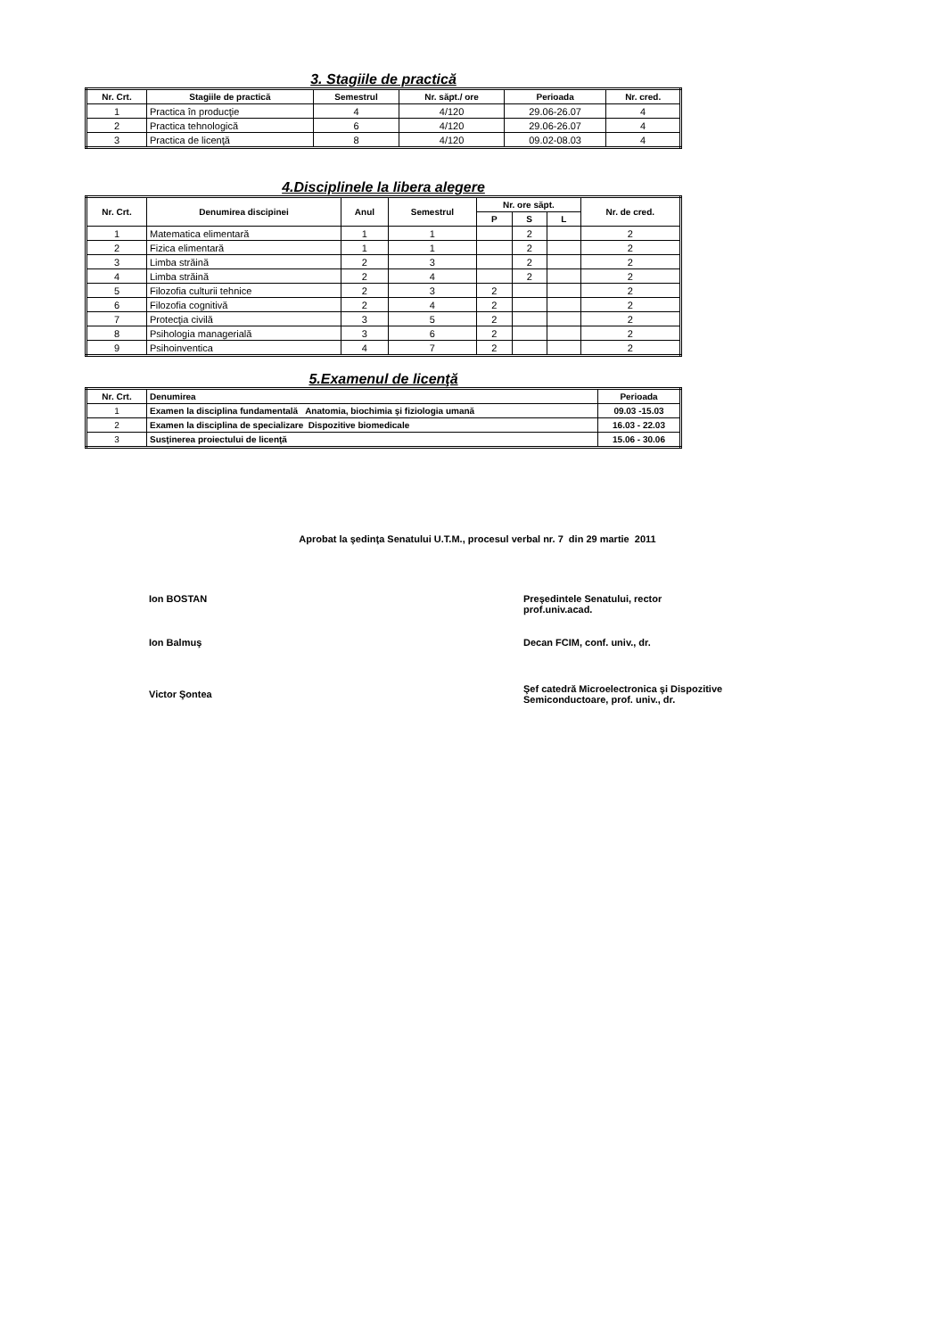3. Stagiile de practică
| Nr. Crt. | Stagiile de practică | Semestrul | Nr. săpt./ ore | Perioada | Nr. cred. |
| --- | --- | --- | --- | --- | --- |
| 1 | Practica în producţie | 4 | 4/120 | 29.06-26.07 | 4 |
| 2 | Practica tehnologică | 6 | 4/120 | 29.06-26.07 | 4 |
| 3 | Practica de licenţă | 8 | 4/120 | 09.02-08.03 | 4 |
4.Disciplinele la libera alegere
| Nr. Crt. | Denumirea discipinei | Anul | Semestrul | Nr. ore săpt. | | | Nr. de cred. |
| --- | --- | --- | --- | --- | --- | --- | --- |
| | | | | P | S | L | |
| 1 | Matematica elimentară | 1 | 1 | | 2 | | 2 |
| 2 | Fizica elimentară | 1 | 1 | | 2 | | 2 |
| 3 | Limba străină | 2 | 3 | | 2 | | 2 |
| 4 | Limba străină | 2 | 4 | | 2 | | 2 |
| 5 | Filozofia culturii tehnice | 2 | 3 | 2 | | | 2 |
| 6 | Filozofia cognitivă | 2 | 4 | 2 | | | 2 |
| 7 | Protecţia civilă | 3 | 5 | 2 | | | 2 |
| 8 | Psihologia managerială | 3 | 6 | 2 | | | 2 |
| 9 | Psihoinventica | 4 | 7 | 2 | | | 2 |
5.Examenul de licenţă
| Nr. Crt. | Denumirea | Perioada |
| --- | --- | --- |
| 1 | Examen la disciplina fundamentală Anatomia, biochimia şi fiziologia umană | 09.03 -15.03 |
| 2 | Examen la disciplina de specializare Dispozitive biomedicale | 16.03 - 22.03 |
| 3 | Susţinerea proiectului de licenţă | 15.06 - 30.06 |
Aprobat la şedinţa Senatului U.T.M., procesul verbal nr. 7 din 29 martie 2011
Ion BOSTAN Preşedintele Senatului, rector
prof.univ.acad.
Ion Balmuş Decan FCIM, conf. univ., dr.
Victor Şontea
Şef catedră Microelectronica şi Dispozitive
Semiconductoare, prof. univ., dr.